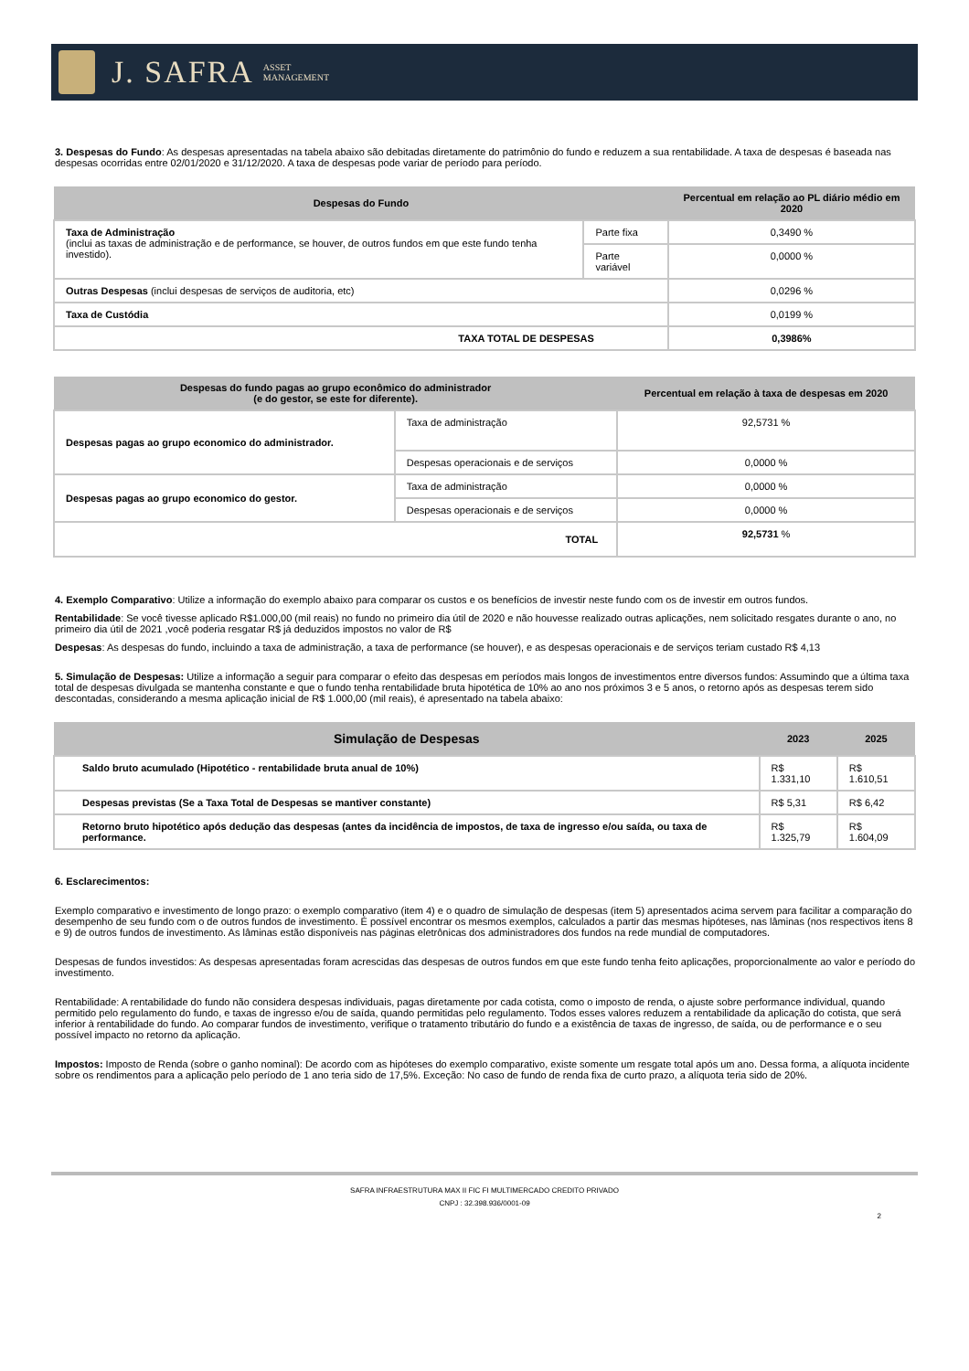J. SAFRA ASSET
MANAGEMENT
3. Despesas do Fundo: As despesas apresentadas na tabela abaixo são debitadas diretamente do patrimônio do fundo e reduzem a sua rentabilidade. A taxa de despesas é baseada nas despesas ocorridas entre 02/01/2020 e 31/12/2020. A taxa de despesas pode variar de período para período.
| Despesas do Fundo | | Percentual em relação ao PL diário médio em 2020 |
| --- | --- | --- |
| Taxa de Administração (inclui as taxas de administração e de performance, se houver, de outros fundos em que este fundo tenha investido). | Parte fixa | 0,3490 % |
| | Parte variável | 0,0000 % |
| Outras Despesas (inclui despesas de serviços de auditoria, etc) | | 0,0296 % |
| Taxa de Custódia | | 0,0199 % |
| TAXA TOTAL DE DESPESAS | | 0,3986% |
| Despesas do fundo pagas ao grupo econômico do administrador (e do gestor, se este for diferente). | | Percentual em relação à taxa de despesas em 2020 |
| --- | --- | --- |
| Despesas pagas ao grupo economico do administrador. | Taxa de administração | 92,5731 % |
| | Despesas operacionais e de serviços | 0,0000 % |
| Despesas pagas ao grupo economico do gestor. | Taxa de administração | 0,0000 % |
| | Despesas operacionais e de serviços | 0,0000 % |
| TOTAL | | 92,5731 % |
4. Exemplo Comparativo: Utilize a informação do exemplo abaixo para comparar os custos e os benefícios de investir neste fundo com os de investir em outros fundos.
Rentabilidade: Se você tivesse aplicado R$1.000,00 (mil reais) no fundo no primeiro dia útil de 2020 e não houvesse realizado outras aplicações, nem solicitado resgates durante o ano, no primeiro dia útil de 2021 ,você poderia resgatar R$ já deduzidos impostos no valor de R$
Despesas: As despesas do fundo, incluindo a taxa de administração, a taxa de performance (se houver), e as despesas operacionais e de serviços teriam custado R$ 4,13
5. Simulação de Despesas: Utilize a informação a seguir para comparar o efeito das despesas em períodos mais longos de investimentos entre diversos fundos: Assumindo que a última taxa total de despesas divulgada se mantenha constante e que o fundo tenha rentabilidade bruta hipotética de 10% ao ano nos próximos 3 e 5 anos, o retorno após as despesas terem sido descontadas, considerando a mesma aplicação inicial de R$ 1.000,00 (mil reais), é apresentado na tabela abaixo:
| Simulação de Despesas | 2023 | 2025 |
| --- | --- | --- |
| Saldo bruto acumulado (Hipotético - rentabilidade bruta anual de 10%) | R$ 1.331,10 | R$ 1.610,51 |
| Despesas previstas (Se a Taxa Total de Despesas se mantiver constante) | R$ 5,31 | R$ 6,42 |
| Retorno bruto hipotético após dedução das despesas (antes da incidência de impostos, de taxa de ingresso e/ou saída, ou taxa de performance. | R$ 1.325,79 | R$ 1.604,09 |
6. Esclarecimentos:
Exemplo comparativo e investimento de longo prazo: o exemplo comparativo (item 4) e o quadro de simulação de despesas (item 5) apresentados acima servem para facilitar a comparação do desempenho de seu fundo com o de outros fundos de investimento. É possível encontrar os mesmos exemplos, calculados a partir das mesmas hipóteses, nas lâminas (nos respectivos itens 8 e 9) de outros fundos de investimento. As lâminas estão disponíveis nas páginas eletrônicas dos administradores dos fundos na rede mundial de computadores.
Despesas de fundos investidos: As despesas apresentadas foram acrescidas das despesas de outros fundos em que este fundo tenha feito aplicações, proporcionalmente ao valor e período do investimento.
Rentabilidade: A rentabilidade do fundo não considera despesas individuais, pagas diretamente por cada cotista, como o imposto de renda, o ajuste sobre performance individual, quando permitido pelo regulamento do fundo, e taxas de ingresso e/ou de saída, quando permitidas pelo regulamento. Todos esses valores reduzem a rentabilidade da aplicação do cotista, que será inferior à rentabilidade do fundo. Ao comparar fundos de investimento, verifique o tratamento tributário do fundo e a existência de taxas de ingresso, de saída, ou de performance e o seu possível impacto no retorno da aplicação.
Impostos: Imposto de Renda (sobre o ganho nominal): De acordo com as hipóteses do exemplo comparativo, existe somente um resgate total após um ano. Dessa forma, a alíquota incidente sobre os rendimentos para a aplicação pelo período de 1 ano teria sido de 17,5%. Exceção: No caso de fundo de renda fixa de curto prazo, a alíquota teria sido de 20%.
SAFRA INFRAESTRUTURA MAX II FIC FI MULTIMERCADO CREDITO PRIVADO
CNPJ : 32.398.936/0001-09
2